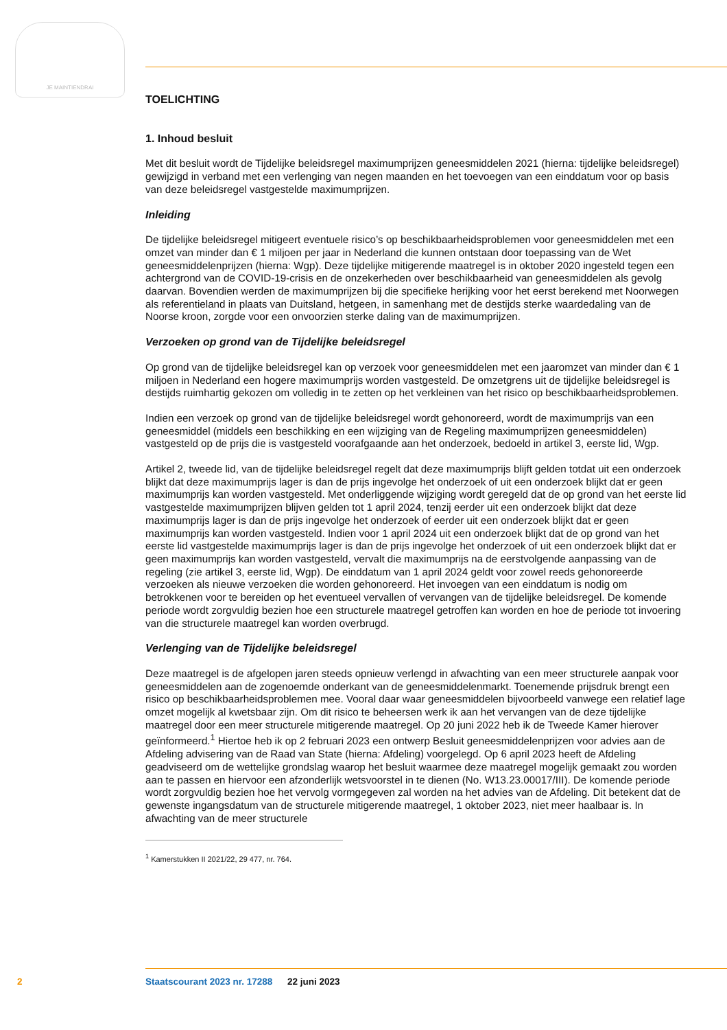JE MAINTIENDRAI
TOELICHTING
1. Inhoud besluit
Met dit besluit wordt de Tijdelijke beleidsregel maximumprijzen geneesmiddelen 2021 (hierna: tijdelijke beleidsregel) gewijzigd in verband met een verlenging van negen maanden en het toevoegen van een einddatum voor op basis van deze beleidsregel vastgestelde maximumprijzen.
Inleiding
De tijdelijke beleidsregel mitigeert eventuele risico’s op beschikbaarheidsproblemen voor geneesmiddelen met een omzet van minder dan € 1 miljoen per jaar in Nederland die kunnen ontstaan door toepassing van de Wet geneesmiddelenprijzen (hierna: Wgp). Deze tijdelijke mitigerende maatregel is in oktober 2020 ingesteld tegen een achtergrond van de COVID-19-crisis en de onzekerheden over beschikbaarheid van geneesmiddelen als gevolg daarvan. Bovendien werden de maximumprijzen bij die specifieke herijking voor het eerst berekend met Noorwegen als referentieland in plaats van Duitsland, hetgeen, in samenhang met de destijds sterke waardedaling van de Noorse kroon, zorgde voor een onvoorzien sterke daling van de maximumprijzen.
Verzoeken op grond van de Tijdelijke beleidsregel
Op grond van de tijdelijke beleidsregel kan op verzoek voor geneesmiddelen met een jaaromzet van minder dan € 1 miljoen in Nederland een hogere maximumprijs worden vastgesteld. De omzetgrens uit de tijdelijke beleidsregel is destijds ruimhartig gekozen om volledig in te zetten op het verkleinen van het risico op beschikbaarheidsproblemen.
Indien een verzoek op grond van de tijdelijke beleidsregel wordt gehonoreerd, wordt de maximumprijs van een geneesmiddel (middels een beschikking en een wijziging van de Regeling maximumprijzen geneesmiddelen) vastgesteld op de prijs die is vastgesteld voorafgaande aan het onderzoek, bedoeld in artikel 3, eerste lid, Wgp.
Artikel 2, tweede lid, van de tijdelijke beleidsregel regelt dat deze maximumprijs blijft gelden totdat uit een onderzoek blijkt dat deze maximumprijs lager is dan de prijs ingevolge het onderzoek of uit een onderzoek blijkt dat er geen maximumprijs kan worden vastgesteld. Met onderliggende wijziging wordt geregeld dat de op grond van het eerste lid vastgestelde maximumprijzen blijven gelden tot 1 april 2024, tenzij eerder uit een onderzoek blijkt dat deze maximumprijs lager is dan de prijs ingevolge het onderzoek of eerder uit een onderzoek blijkt dat er geen maximumprijs kan worden vastgesteld. Indien voor 1 april 2024 uit een onderzoek blijkt dat de op grond van het eerste lid vastgestelde maximumprijs lager is dan de prijs ingevolge het onderzoek of uit een onderzoek blijkt dat er geen maximumprijs kan worden vastgesteld, vervalt die maximumprijs na de eerstvolgende aanpassing van de regeling (zie artikel 3, eerste lid, Wgp). De einddatum van 1 april 2024 geldt voor zowel reeds gehonoreerde verzoeken als nieuwe verzoeken die worden gehonoreerd. Het invoegen van een einddatum is nodig om betrokkenen voor te bereiden op het eventueel vervallen of vervangen van de tijdelijke beleidsregel. De komende periode wordt zorgvuldig bezien hoe een structurele maatregel getroffen kan worden en hoe de periode tot invoering van die structurele maatregel kan worden overbrugd.
Verlenging van de Tijdelijke beleidsregel
Deze maatregel is de afgelopen jaren steeds opnieuw verlengd in afwachting van een meer structurele aanpak voor geneesmiddelen aan de zogenoemde onderkant van de geneesmiddelenmarkt. Toenemende prijsdruk brengt een risico op beschikbaarheidsproblemen mee. Vooral daar waar geneesmiddelen bijvoorbeeld vanwege een relatief lage omzet mogelijk al kwetsbaar zijn. Om dit risico te beheersen werk ik aan het vervangen van de deze tijdelijke maatregel door een meer structurele mitigerende maatregel. Op 20 juni 2022 heb ik de Tweede Kamer hierover geïnformeerd.<sup>1</sup> Hiertoe heb ik op 2 februari 2023 een ontwerp Besluit geneesmiddelenprijzen voor advies aan de Afdeling advisering van de Raad van State (hierna: Afdeling) voorgelegd. Op 6 april 2023 heeft de Afdeling geadviseerd om de wettelijke grondslag waarop het besluit waarmee deze maatregel mogelijk gemaakt zou worden aan te passen en hiervoor een afzonderlijk wetsvoorstel in te dienen (No. W13.23.00017/III). De komende periode wordt zorgvuldig bezien hoe het vervolg vormgegeven zal worden na het advies van de Afdeling. Dit betekent dat de gewenste ingangsdatum van de structurele mitigerende maatregel, 1 oktober 2023, niet meer haalbaar is. In afwachting van de meer structurele
<sup>1</sup> Kamerstukken II 2021/22, 29 477, nr. 764.
2 Staatscourant 2023 nr. 17288 22 juni 2023